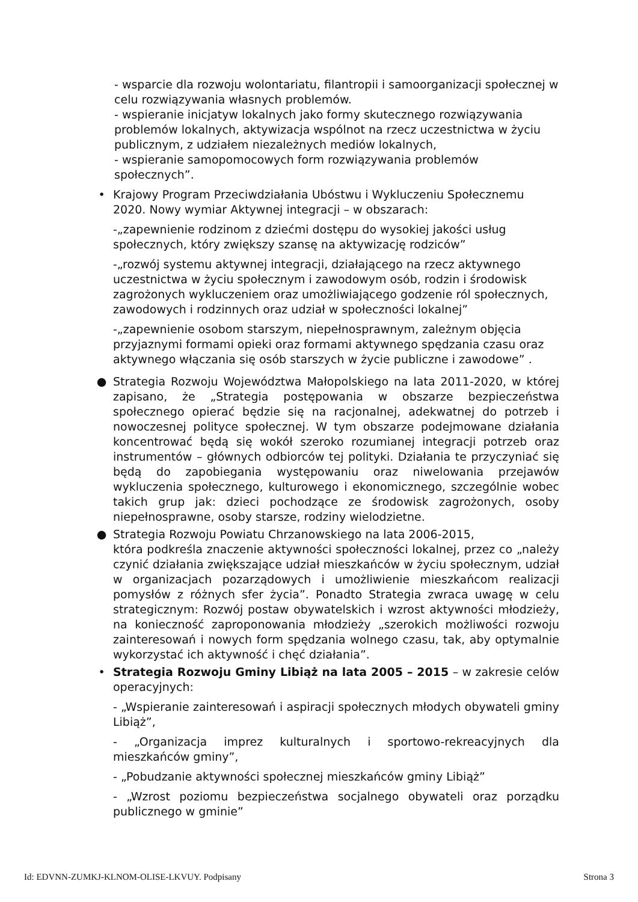- wsparcie dla rozwoju wolontariatu, filantropii i samoorganizacji społecznej w celu rozwiązywania własnych problemów.
- wspieranie inicjatyw lokalnych jako formy skutecznego rozwiązywania problemów lokalnych, aktywizacja wspólnot na rzecz uczestnictwa w życiu publicznym, z udziałem niezależnych mediów lokalnych,
- wspieranie samopomocowych form rozwiązywania problemów społecznych”.
• Krajowy Program Przeciwdziałania Ubóstwu i Wykluczeniu Społecznemu 2020. Nowy wymiar Aktywnej integracji – w obszarach:
-„zapewnienie rodzinom z dziećmi dostępu do wysokiej jakości usług społecznych, który zwiększy szansę na aktywizację rodziców”
-„rozwój systemu aktywnej integracji, działającego na rzecz aktywnego uczestnictwa w życiu społecznym i zawodowym osób, rodzin i środowisk zagrożonych wykluczeniem oraz umożliwiającego godzenie ról społecznych, zawodowych i rodzinnych oraz udział w społeczności lokalnej”
-„zapewnienie osobom starszym, niepełnosprawnym, zależnym objęcia przyjaznymi formami opieki oraz formami aktywnego spędzania czasu oraz aktywnego włączania się osób starszych w życie publiczne i zawodowe” .
● Strategia Rozwoju Województwa Małopolskiego na lata 2011-2020, w której zapisano, że „Strategia postępowania w obszarze bezpieczeństwa społecznego opierać będzie się na racjonalnej, adekwatnej do potrzeb i nowoczesnej polityce społecznej. W tym obszarze podejmowane działania koncentrować będą się wokół szeroko rozumianej integracji potrzeb oraz instrumentów – głównych odbiorców tej polityki. Działania te przyczyniać się będą do zapobiegania występowaniu oraz niwelowania przejawów wykluczenia społecznego, kulturowego i ekonomicznego, szczególnie wobec takich grup jak: dzieci pochodzące ze środowisk zagrożonych, osoby niepełnosprawne, osoby starsze, rodziny wielodzietne.
● Strategia Rozwoju Powiatu Chrzanowskiego na lata 2006-2015,
która podkreśla znaczenie aktywności społeczności lokalnej, przez co „należy czynić działania zwiększające udział mieszkańców w życiu społecznym, udział w organizacjach pozarządowych i umożliwienie mieszkańcom realizacji pomysłów z różnych sfer życia”. Ponadto Strategia zwraca uwagę w celu strategicznym: Rozwój postaw obywatelskich i wzrost aktywności młodzieży, na konieczność zaproponowania młodzieży „szerokich możliwości rozwoju zainteresowań i nowych form spędzania wolnego czasu, tak, aby optymalnie wykorzystać ich aktywność i chęć działania”.
• Strategia Rozwoju Gminy Libiąż na lata 2005 – 2015 – w zakresie celów operacyjnych:
- „Wspieranie zainteresowań i aspiracji społecznych młodych obywateli gminy Libiąż”,
- „Organizacja imprez kulturalnych i sportowo-rekreacyjnych dla mieszkańców gminy”,
- „Pobudzanie aktywności społecznej mieszkańców gminy Libiąż”
- „Wzrost poziomu bezpieczeństwa socjalnego obywateli oraz porządku publicznego w gminie”
Id: EDVNN-ZUMKJ-KLNOM-OLISE-LKVUY. Podpisany Strona 3